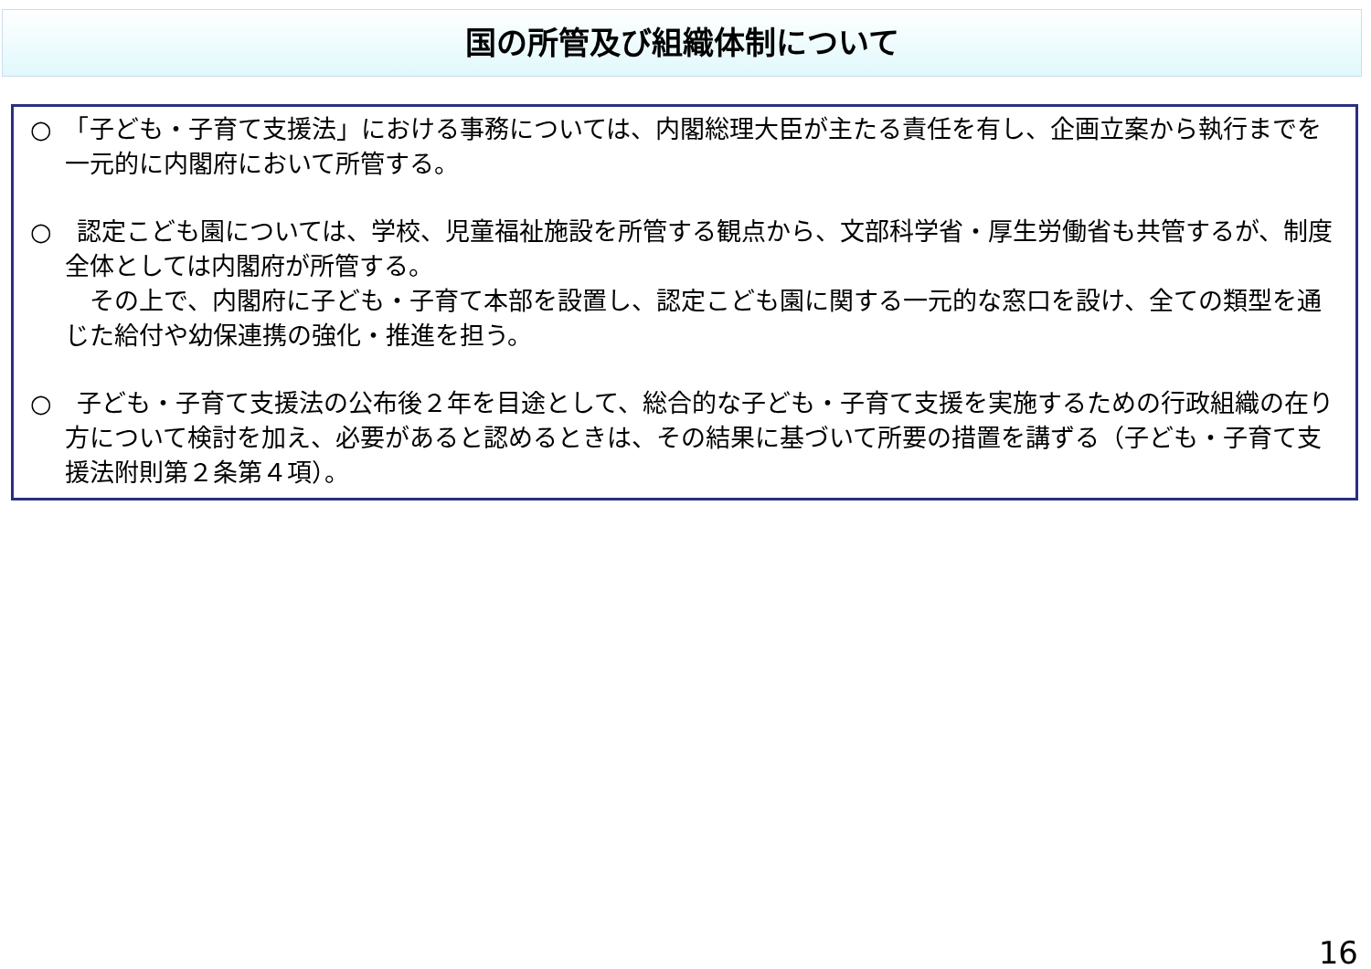国の所管及び組織体制について
○　「子ども・子育て支援法」における事務については、内閣総理大臣が主たる責任を有し、企画立案から執行までを一元的に内閣府において所管する。
○　認定こども園については、学校、児童福祉施設を所管する観点から、文部科学省・厚生労働省も共管するが、制度全体としては内閣府が所管する。
　その上で、内閣府に子ども・子育て本部を設置し、認定こども園に関する一元的な窓口を設け、全ての類型を通じた給付や幼保連携の強化・推進を担う。
○　子ども・子育て支援法の公布後２年を目途として、総合的な子ども・子育て支援を実施するための行政組織の在り方について検討を加え、必要があると認めるときは、その結果に基づいて所要の措置を講ずる（子ども・子育て支援法附則第２条第４項）。
16